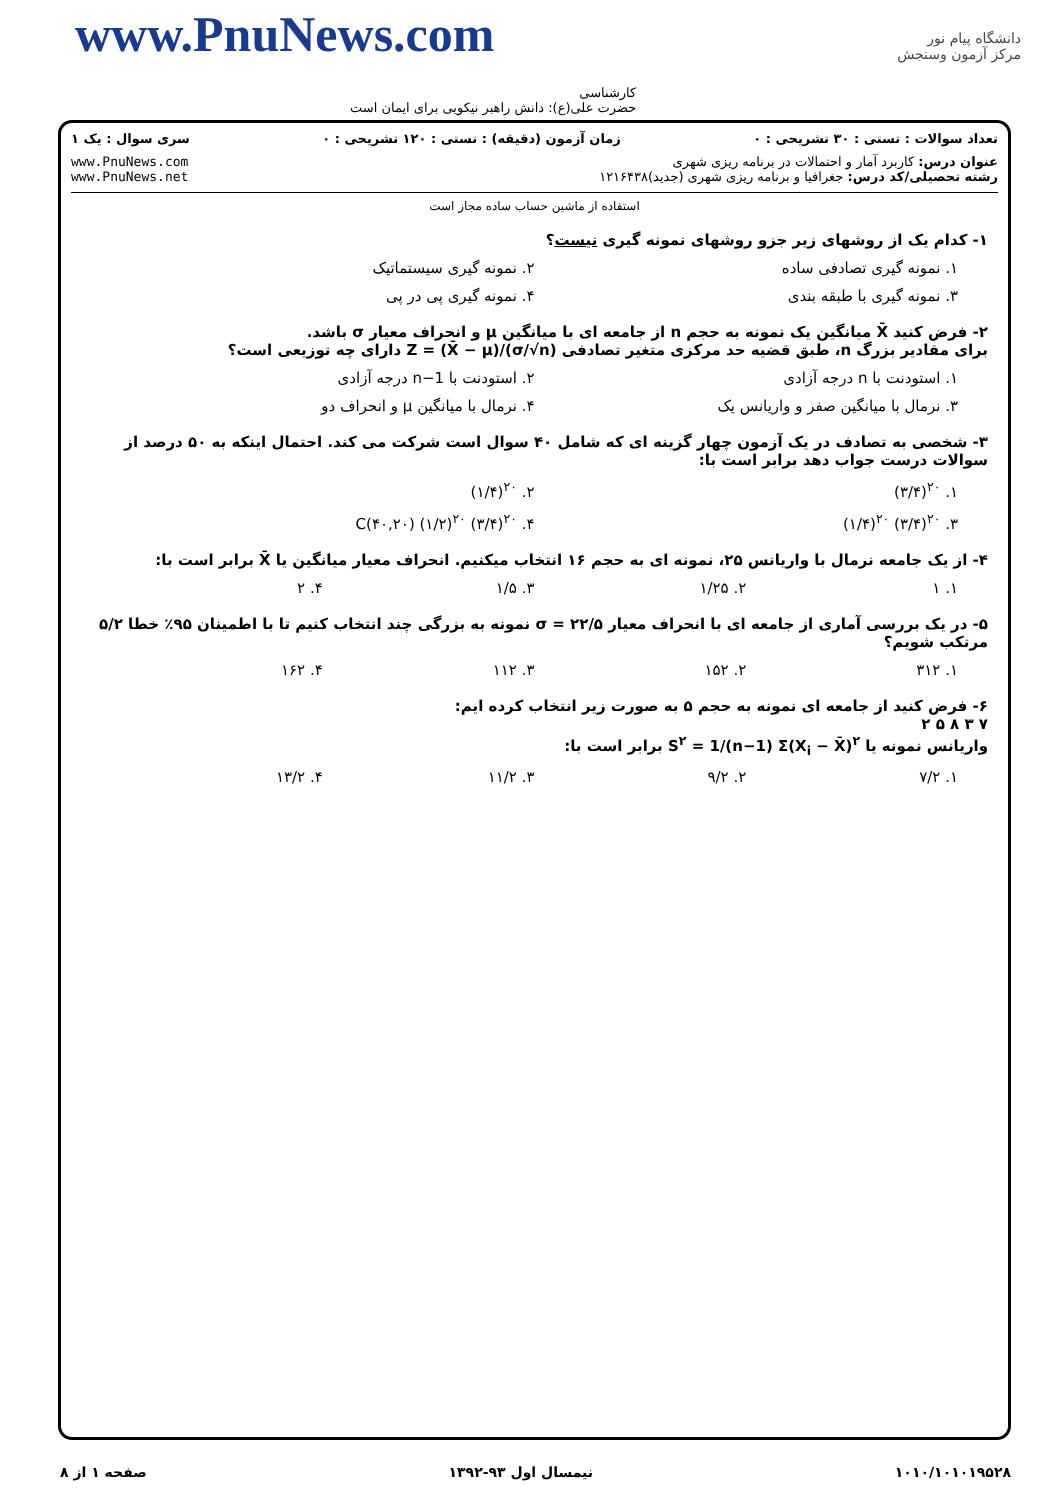www.PnuNews.com
دانشگاه پیام نور
مرکز آزمون وسنجش
کارشناسی
حضرت علی(ع): دانش راهبر نیکویی برای ایمان است
تعداد سوالات : تستی : ۳۰ تشریحی : ۰ زمان آزمون (دقیقه) : تستی : ۱۲۰ تشریحی : ۰ سری سوال : یک ۱
عنوان درس: کاربرد آمار و احتمالات در برنامه ریزی شهری
رشته تحصیلی/کد درس: جغرافیا و برنامه ریزی شهری (جدید)۱۲۱۶۴۳۸ www.PnuNews.com
www.PnuNews.net
استفاده از ماشین حساب ساده مجاز است
۱- کدام یک از روشهای زیر جزو روشهای نمونه گیری نیست؟
۱. نمونه گیری تصادفی ساده ۲. نمونه گیری سیستماتیک
۳. نمونه گیری با طبقه بندی ۴. نمونه گیری پی در پی
۲- فرض کنید X̄ میانگین یک نمونه به حجم n از جامعه ای با میانگین μ و انحراف معیار σ باشد.
برای مقادیر بزرگ n، طبق قضیه حد مرکزی متغیر تصادفی Z = (X̄ − μ)/(σ/√n) دارای چه توزیعی است؟
۱. استودنت با n درجه آزادی ۲. استودنت با n−1 درجه آزادی
۳. نرمال با میانگین صفر و واریانس یک
۴. نرمال با میانگین μ و انحراف دو
۳- شخصی به تصادف در یک آزمون چهار گزینه ای که شامل ۴۰ سوال است شرکت می کند. احتمال اینکه به ۵۰ درصد از سوالات درست جواب دهد برابر است با:
۱. (۳/۴)<sup>۲۰</sup> ۲. (۱/۴)<sup>۲۰</sup>
۳. (۱/۴)<sup>۲۰</sup> (۳/۴)<sup>۲۰</sup> ۴. C(۴۰,۲۰) (۱/۲)<sup>۲۰</sup> (۳/۴)<sup>۲۰</sup>
۴- از یک جامعه نرمال با واریانس ۲۵، نمونه ای به حجم ۱۶ انتخاب میکنیم. انحراف معیار میانگین یا X̄ برابر است با:
۱. ۱ ۲. ۱/۲۵ ۳. ۱/۵ ۴. ۲
۵- در یک بررسی آماری از جامعه ای با انحراف معیار σ = ۲۲/۵ نمونه به بزرگی چند انتخاب کنیم تا با اطمینان ۹۵٪ خطا ۵/۲ مرتکب شویم؟
۱. ۳۱۲ ۲. ۱۵۲ ۳. ۱۱۲ ۴. ۱۶۲
۶- فرض کنید از جامعه ای نمونه به حجم ۵ به صورت زیر انتخاب کرده ایم:
۷ ۳ ۸ ۵ ۲
واریانس نمونه یا S<sup>۲</sup> = 1/(n−1) Σ(X<sub>i</sub> − X̄)<sup>۲</sup> برابر است با:
۱. ۷/۲ ۲. ۹/۲ ۳. ۱۱/۲ ۴. ۱۳/۲
۱۰۱۰/۱۰۱۰۱۹۵۲۸ نیمسال اول ۹۳-۱۳۹۲ صفحه ۱ از ۸